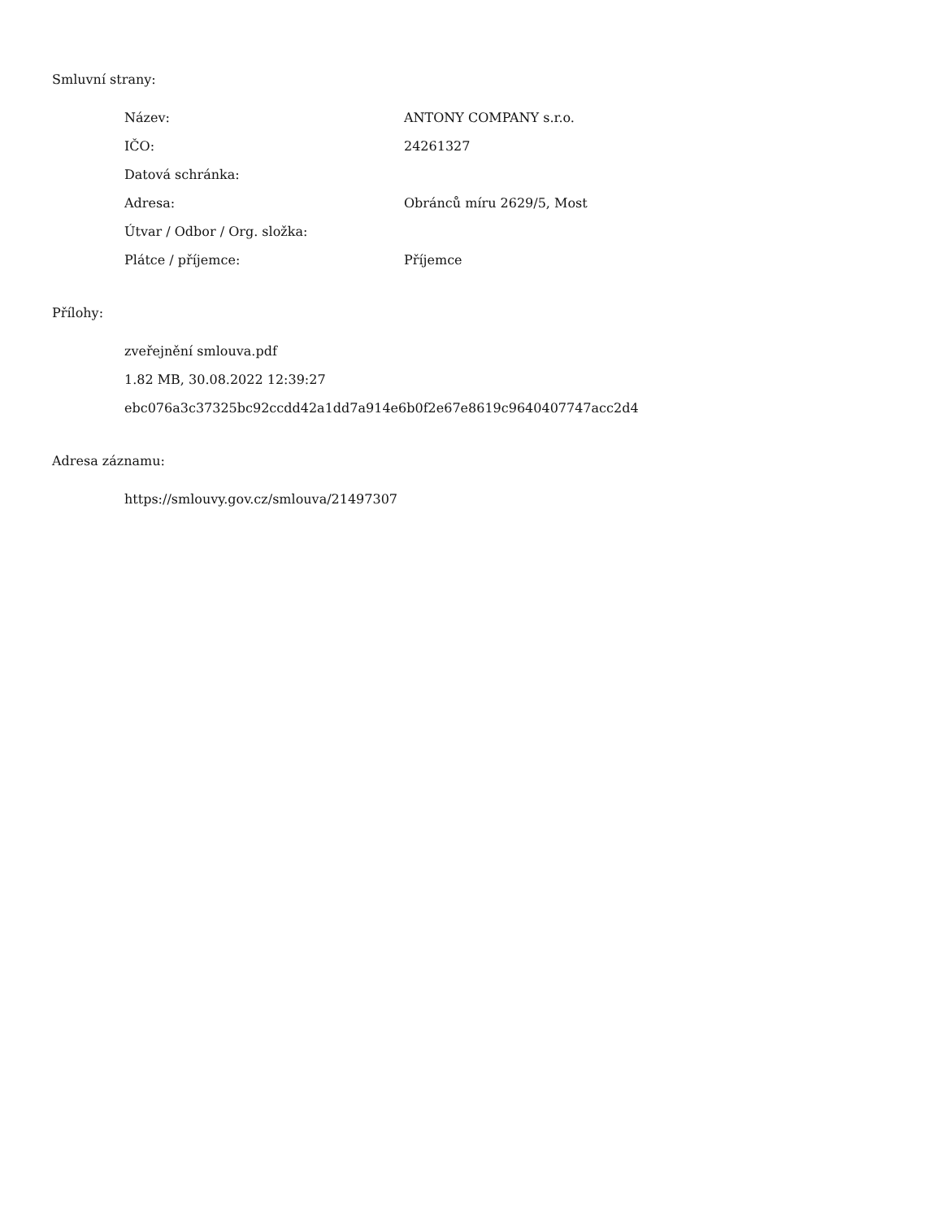Smluvní strany:
| Název: | ANTONY COMPANY s.r.o. |
| IČO: | 24261327 |
| Datová schránka: | |
| Adresa: | Obránců míru 2629/5, Most |
| Útvar / Odbor / Org. složka: | |
| Plátce / příjemce: | Příjemce |
Přílohy:
zveřejnění smlouva.pdf
1.82 MB, 30.08.2022 12:39:27
ebc076a3c37325bc92ccdd42a1dd7a914e6b0f2e67e8619c9640407747acc2d4
Adresa záznamu:
https://smlouvy.gov.cz/smlouva/21497307